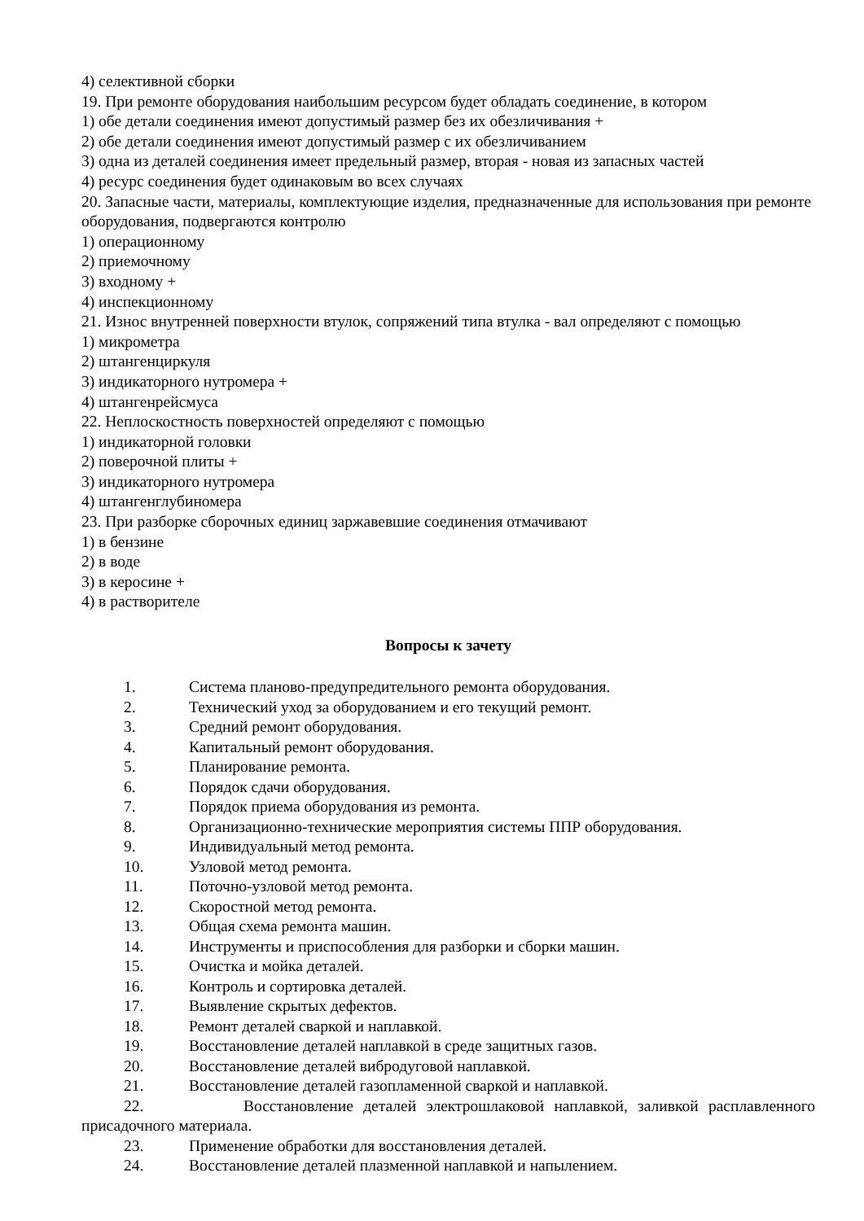4) селективной сборки
19. При ремонте оборудования наибольшим ресурсом будет обладать соединение, в котором
1) обе детали соединения имеют допустимый размер без их обезличивания +
2) обе детали соединения имеют допустимый размер с их обезличиванием
3) одна из деталей соединения имеет предельный размер, вторая - новая из запасных частей
4) ресурс соединения будет одинаковым во всех случаях
20. Запасные части, материалы, комплектующие изделия, предназначенные для использования при ремонте оборудования, подвергаются контролю
1) операционному
2) приемочному
3) входному +
4) инспекционному
21. Износ внутренней поверхности втулок, сопряжений типа втулка - вал определяют с помощью
1) микрометра
2) штангенциркуля
3) индикаторного нутромера +
4) штангенрейсмуса
22. Неплоскостность поверхностей определяют с помощью
1) индикаторной головки
2) поверочной плиты +
3) индикаторного нутромера
4) штангенглубиномера
23. При разборке сборочных единиц заржавевшие соединения отмачивают
1) в бензине
2) в воде
3) в керосине +
4) в растворителе
Вопросы к зачету
1. Система планово-предупредительного ремонта оборудования.
2. Технический уход за оборудованием и его текущий ремонт.
3. Средний ремонт оборудования.
4. Капитальный ремонт оборудования.
5. Планирование ремонта.
6. Порядок сдачи оборудования.
7. Порядок приема оборудования из ремонта.
8. Организационно-технические мероприятия системы ППР оборудования.
9. Индивидуальный метод ремонта.
10. Узловой метод ремонта.
11. Поточно-узловой метод ремонта.
12. Скоростной метод ремонта.
13. Общая схема ремонта машин.
14. Инструменты и приспособления для разборки и сборки машин.
15. Очистка и мойка деталей.
16. Контроль и сортировка деталей.
17. Выявление скрытых дефектов.
18. Ремонт деталей сваркой и наплавкой.
19. Восстановление деталей наплавкой в среде защитных газов.
20. Восстановление деталей вибродуговой наплавкой.
21. Восстановление деталей газопламенной сваркой и наплавкой.
22. Восстановление деталей электрошлаковой наплавкой, заливкой расплавленного присадочного материала.
23. Применение обработки для восстановления деталей.
24. Восстановление деталей плазменной наплавкой и напылением.